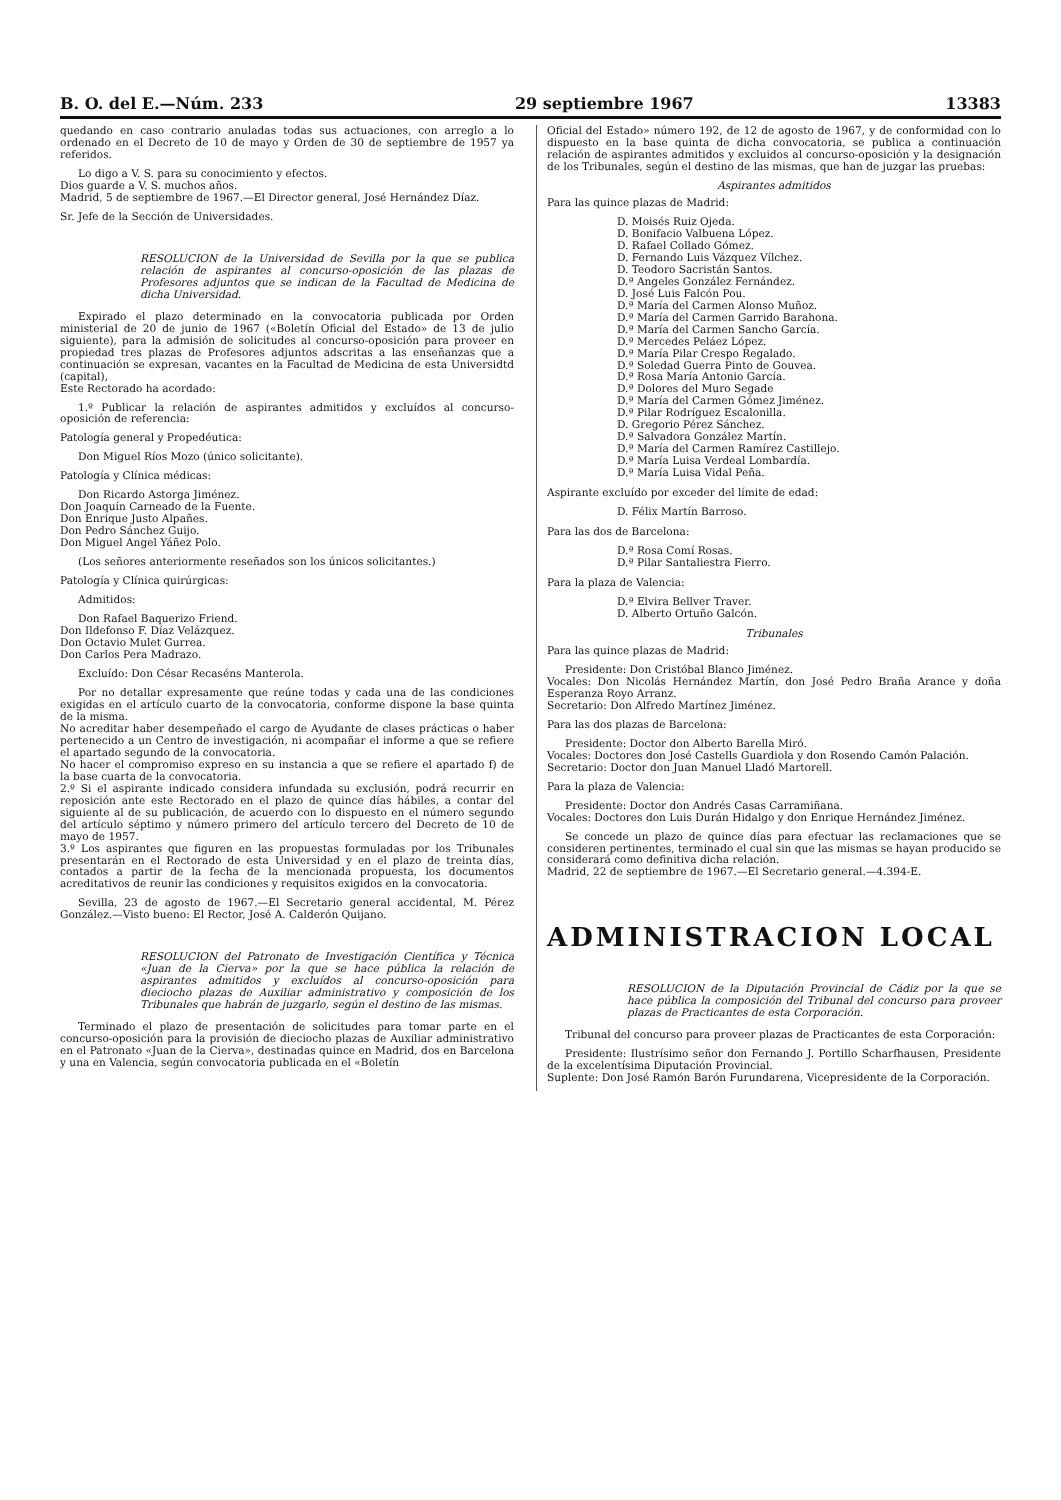B. O. del E.—Núm. 233 29 septiembre 1967 13383
quedando en caso contrario anuladas todas sus actuaciones, con arreglo a lo ordenado en el Decreto de 10 de mayo y Orden de 30 de septiembre de 1957 ya referidos.
Lo digo a V. S. para su conocimiento y efectos.
Dios guarde a V. S. muchos años.
Madrid, 5 de septiembre de 1967.—El Director general, José Hernández Díaz.
Sr. Jefe de la Sección de Universidades.
RESOLUCION de la Universidad de Sevilla por la que se publica relación de aspirantes al concurso-oposición de las plazas de Profesores adjuntos que se indican de la Facultad de Medicina de dicha Universidad.
Expirado el plazo determinado en la convocatoria publicada por Orden ministerial de 20 de junio de 1967 («Boletín Oficial del Estado» de 13 de julio siguiente), para la admisión de solicitudes al concurso-oposición para proveer en propiedad tres plazas de Profesores adjuntos adscritas a las enseñanzas que a continuación se expresan, vacantes en la Facultad de Medicina de esta Universidtd (capital),
Este Rectorado ha acordado:
1.º Publicar la relación de aspirantes admitidos y excluídos al concurso-oposición de referencia:
Patología general y Propedéutica:
Don Miguel Ríos Mozo (único solicitante).
Patología y Clínica médicas:
Don Ricardo Astorga Jiménez.
Don Joaquín Carneado de la Fuente.
Don Enrique Justo Alpañes.
Don Pedro Sánchez Guijo.
Don Miguel Angel Yáñez Polo.
(Los señores anteriormente reseñados son los únicos solicitantes.)
Patología y Clínica quirúrgicas:
Admitidos:
Don Rafael Baquerizo Friend.
Don Ildefonso F. Díaz Velázquez.
Don Octavio Mulet Gurrea.
Don Carlos Pera Madrazo.
Excluído: Don César Recaséns Manterola.
Por no detallar expresamente que reúne todas y cada una de las condiciones exigidas en el artículo cuarto de la convocatoria, conforme dispone la base quinta de la misma.
No acreditar haber desempeñado el cargo de Ayudante de clases prácticas o haber pertenecido a un Centro de investigación, ni acompañar el informe a que se refiere el apartado segundo de la convocatoria.
No hacer el compromiso expreso en su instancia a que se refiere el apartado f) de la base cuarta de la convocatoria.
2.º Si el aspirante indicado considera infundada su exclusión, podrá recurrir en reposición ante este Rectorado en el plazo de quince días hábiles, a contar del siguiente al de su publicación, de acuerdo con lo dispuesto en el número segundo del artículo séptimo y número primero del artículo tercero del Decreto de 10 de mayo de 1957.
3.º Los aspirantes que figuren en las propuestas formuladas por los Tribunales presentarán en el Rectorado de esta Universidad y en el plazo de treinta días, contados a partir de la fecha de la mencionada propuesta, los documentos acreditativos de reunir las condiciones y requisitos exigidos en la convocatoria.
Sevilla, 23 de agosto de 1967.—El Secretario general accidental, M. Pérez González.—Visto bueno: El Rector, José A. Calderón Quijano.
RESOLUCION del Patronato de Investigación Científica y Técnica «Juan de la Cierva» por la que se hace pública la relación de aspirantes admitidos y excluídos al concurso-oposición para dieciocho plazas de Auxiliar administrativo y composición de los Tribunales que habrán de juzgarlo, según el destino de las mismas.
Terminado el plazo de presentación de solicitudes para tomar parte en el concurso-oposición para la provisión de dieciocho plazas de Auxiliar administrativo en el Patronato «Juan de la Cierva», destinadas quince en Madrid, dos en Barcelona y una en Valencia, según convocatoria publicada en el «Boletín
Oficial del Estado» número 192, de 12 de agosto de 1967, y de conformidad con lo dispuesto en la base quinta de dicha convocatoria, se publica a continuación relación de aspirantes admitidos y excluidos al concurso-oposición y la designación de los Tribunales, según el destino de las mismas, que han de juzgar las pruebas:
Aspirantes admitidos
Para las quince plazas de Madrid:
D. Moisés Ruiz Ojeda.
D. Bonifacio Valbuena López.
D. Rafael Collado Gómez.
D. Fernando Luis Vázquez Vílchez.
D. Teodoro Sacristán Santos.
D.ª Angeles González Fernández.
D. José Luis Falcón Pou.
D.ª María del Carmen Alonso Muñoz.
D.ª María del Carmen Garrido Barahona.
D.ª María del Carmen Sancho García.
D.ª Mercedes Peláez López.
D.ª María Pilar Crespo Regalado.
D.ª Soledad Guerra Pinto de Gouvea.
D.ª Rosa María Antonio García.
D.ª Dolores del Muro Segade
D.ª María del Carmen Gómez Jiménez.
D.ª Pilar Rodríguez Escalonilla.
D. Gregorio Pérez Sánchez.
D.ª Salvadora González Martín.
D.ª María del Carmen Ramírez Castillejo.
D.ª María Luisa Verdeal Lombardía.
D.ª María Luisa Vidal Peña.
Aspirante excluído por exceder del límite de edad:
D. Félix Martín Barroso.
Para las dos de Barcelona:
D.ª Rosa Comí Rosas.
D.ª Pilar Santaliestra Fierro.
Para la plaza de Valencia:
D.ª Elvira Bellver Traver.
D. Alberto Ortuño Galcón.
Tribunales
Para las quince plazas de Madrid:
Presidente: Don Cristóbal Blanco Jiménez.
Vocales: Don Nicolás Hernández Martín, don José Pedro Braña Arance y doña Esperanza Royo Arranz.
Secretario: Don Alfredo Martínez Jiménez.
Para las dos plazas de Barcelona:
Presidente: Doctor don Alberto Barella Miró.
Vocales: Doctores don José Castells Guardiola y don Rosendo Camón Palación.
Secretario: Doctor don Juan Manuel Lladó Martorell.
Para la plaza de Valencia:
Presidente: Doctor don Andrés Casas Carramiñana.
Vocales: Doctores don Luis Durán Hidalgo y don Enrique Hernández Jiménez.
Se concede un plazo de quince días para efectuar las reclamaciones que se consideren pertinentes, terminado el cual sin que las mismas se hayan producido se considerará como definitiva dicha relación.
Madrid, 22 de septiembre de 1967.—El Secretario general.—4.394-E.
ADMINISTRACION LOCAL
RESOLUCION de la Diputación Provincial de Cádiz por la que se hace pública la composición del Tribunal del concurso para proveer plazas de Practicantes de esta Corporación.
Tribunal del concurso para proveer plazas de Practicantes de esta Corporación:
Presidente: Ilustrísimo señor don Fernando J. Portillo Scharfhausen, Presidente de la excelentísima Diputación Provincial.
Suplente: Don José Ramón Barón Furundarena, Vicepresidente de la Corporación.